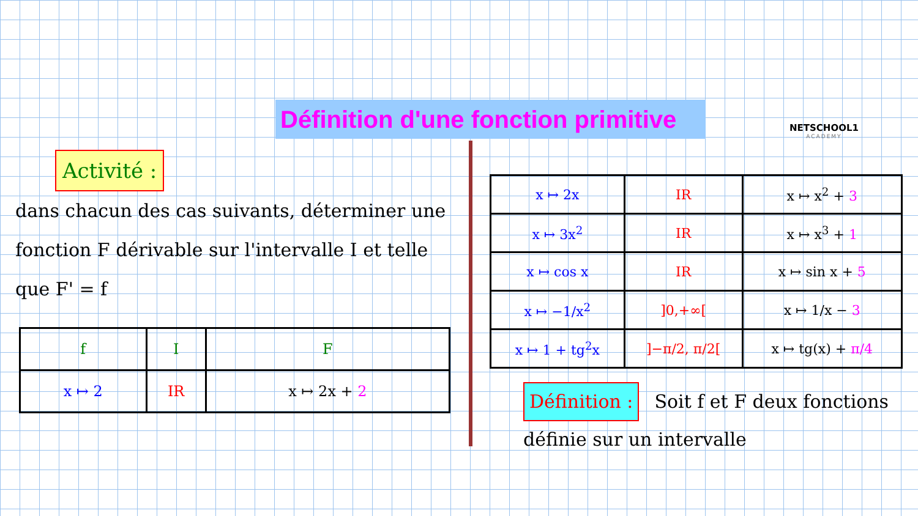Définition d'une fonction primitive
NETSCHOOL1
ACADEMY
Activité :
dans chacun des cas suivants, déterminer une fonction F dérivable sur l'intervalle I et telle que F' = f
| f | I | F |
| x ↦ 2 | IR | x ↦ 2x + 2 |
| x ↦ 2x | IR | x ↦ x<sup>2</sup> + 3 |
| x ↦ 3x<sup>2</sup> | IR | x ↦ x<sup>3</sup> + 1 |
| x ↦ cos x | IR | x ↦ sin x + 5 |
| x ↦ −1/x<sup>2</sup> | ]0,+∞[ | x ↦ 1/x − 3 |
| x ↦ 1 + tg<sup>2</sup>x | ]−π/2, π/2[ | x ↦ tg(x) + π/4 |
Définition : Soit f et F deux fonctions définie sur un intervalle